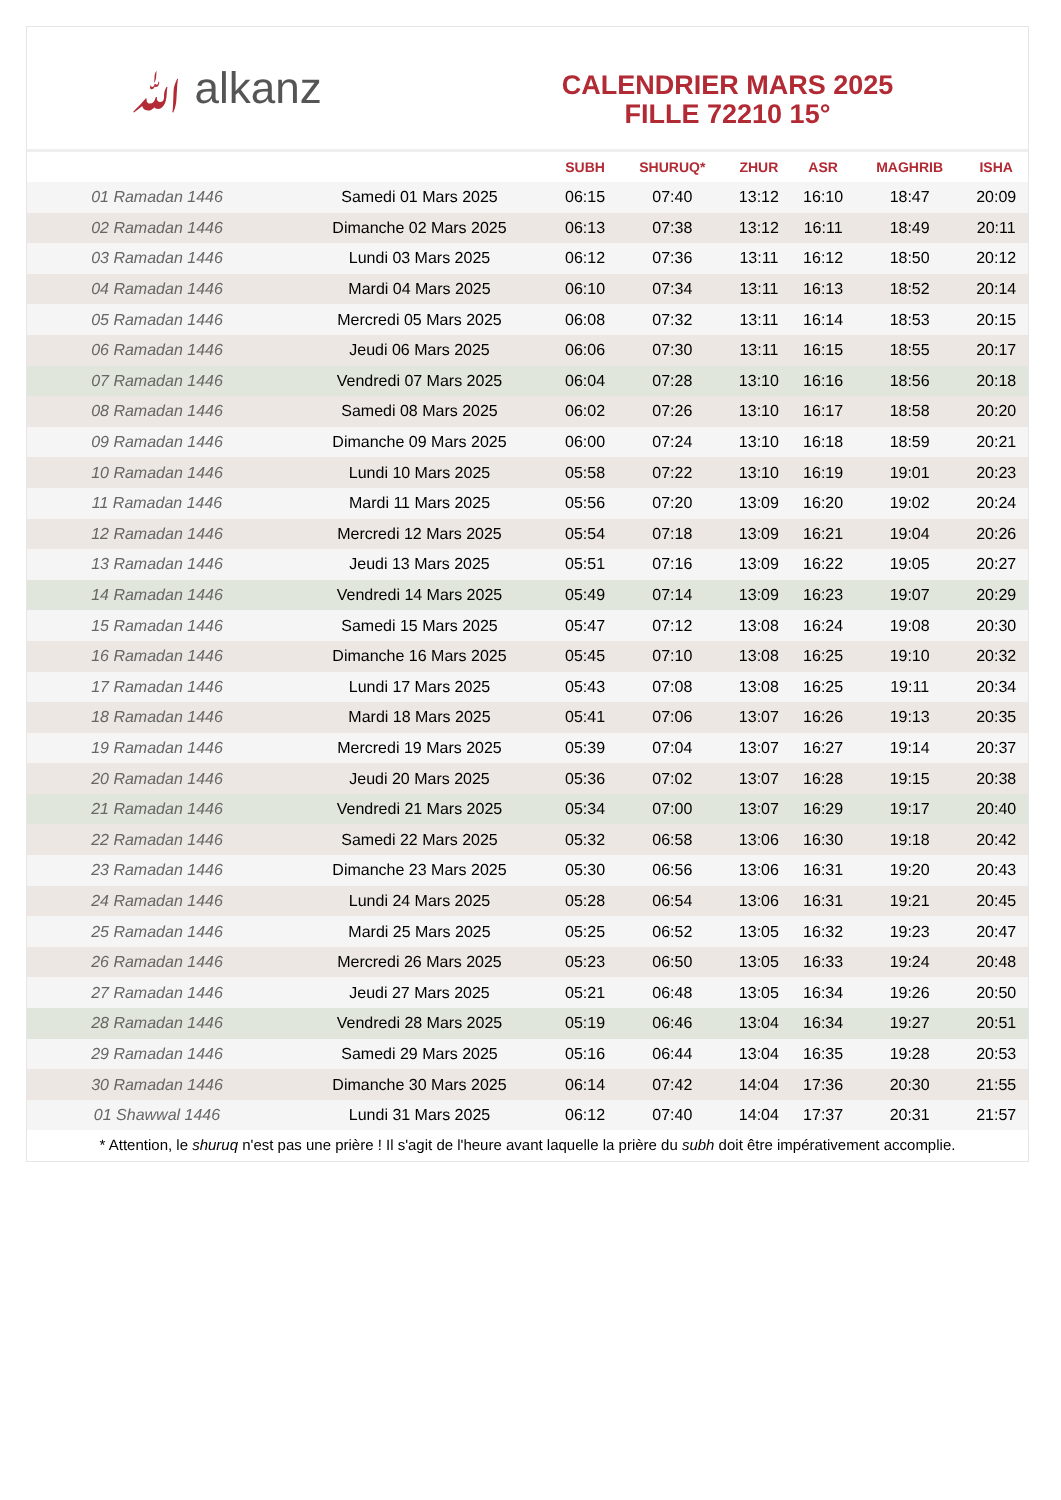ﷲ alkanz
CALENDRIER MARS 2025
FILLE 72210 15°
| | | SUBH | SHURUQ* | ZHUR | ASR | MAGHRIB | ISHA |
| --- | --- | --- | --- | --- | --- | --- | --- |
| 01 Ramadan 1446 | Samedi 01 Mars 2025 | 06:15 | 07:40 | 13:12 | 16:10 | 18:47 | 20:09 |
| 02 Ramadan 1446 | Dimanche 02 Mars 2025 | 06:13 | 07:38 | 13:12 | 16:11 | 18:49 | 20:11 |
| 03 Ramadan 1446 | Lundi 03 Mars 2025 | 06:12 | 07:36 | 13:11 | 16:12 | 18:50 | 20:12 |
| 04 Ramadan 1446 | Mardi 04 Mars 2025 | 06:10 | 07:34 | 13:11 | 16:13 | 18:52 | 20:14 |
| 05 Ramadan 1446 | Mercredi 05 Mars 2025 | 06:08 | 07:32 | 13:11 | 16:14 | 18:53 | 20:15 |
| 06 Ramadan 1446 | Jeudi 06 Mars 2025 | 06:06 | 07:30 | 13:11 | 16:15 | 18:55 | 20:17 |
| 07 Ramadan 1446 | Vendredi 07 Mars 2025 | 06:04 | 07:28 | 13:10 | 16:16 | 18:56 | 20:18 |
| 08 Ramadan 1446 | Samedi 08 Mars 2025 | 06:02 | 07:26 | 13:10 | 16:17 | 18:58 | 20:20 |
| 09 Ramadan 1446 | Dimanche 09 Mars 2025 | 06:00 | 07:24 | 13:10 | 16:18 | 18:59 | 20:21 |
| 10 Ramadan 1446 | Lundi 10 Mars 2025 | 05:58 | 07:22 | 13:10 | 16:19 | 19:01 | 20:23 |
| 11 Ramadan 1446 | Mardi 11 Mars 2025 | 05:56 | 07:20 | 13:09 | 16:20 | 19:02 | 20:24 |
| 12 Ramadan 1446 | Mercredi 12 Mars 2025 | 05:54 | 07:18 | 13:09 | 16:21 | 19:04 | 20:26 |
| 13 Ramadan 1446 | Jeudi 13 Mars 2025 | 05:51 | 07:16 | 13:09 | 16:22 | 19:05 | 20:27 |
| 14 Ramadan 1446 | Vendredi 14 Mars 2025 | 05:49 | 07:14 | 13:09 | 16:23 | 19:07 | 20:29 |
| 15 Ramadan 1446 | Samedi 15 Mars 2025 | 05:47 | 07:12 | 13:08 | 16:24 | 19:08 | 20:30 |
| 16 Ramadan 1446 | Dimanche 16 Mars 2025 | 05:45 | 07:10 | 13:08 | 16:25 | 19:10 | 20:32 |
| 17 Ramadan 1446 | Lundi 17 Mars 2025 | 05:43 | 07:08 | 13:08 | 16:25 | 19:11 | 20:34 |
| 18 Ramadan 1446 | Mardi 18 Mars 2025 | 05:41 | 07:06 | 13:07 | 16:26 | 19:13 | 20:35 |
| 19 Ramadan 1446 | Mercredi 19 Mars 2025 | 05:39 | 07:04 | 13:07 | 16:27 | 19:14 | 20:37 |
| 20 Ramadan 1446 | Jeudi 20 Mars 2025 | 05:36 | 07:02 | 13:07 | 16:28 | 19:15 | 20:38 |
| 21 Ramadan 1446 | Vendredi 21 Mars 2025 | 05:34 | 07:00 | 13:07 | 16:29 | 19:17 | 20:40 |
| 22 Ramadan 1446 | Samedi 22 Mars 2025 | 05:32 | 06:58 | 13:06 | 16:30 | 19:18 | 20:42 |
| 23 Ramadan 1446 | Dimanche 23 Mars 2025 | 05:30 | 06:56 | 13:06 | 16:31 | 19:20 | 20:43 |
| 24 Ramadan 1446 | Lundi 24 Mars 2025 | 05:28 | 06:54 | 13:06 | 16:31 | 19:21 | 20:45 |
| 25 Ramadan 1446 | Mardi 25 Mars 2025 | 05:25 | 06:52 | 13:05 | 16:32 | 19:23 | 20:47 |
| 26 Ramadan 1446 | Mercredi 26 Mars 2025 | 05:23 | 06:50 | 13:05 | 16:33 | 19:24 | 20:48 |
| 27 Ramadan 1446 | Jeudi 27 Mars 2025 | 05:21 | 06:48 | 13:05 | 16:34 | 19:26 | 20:50 |
| 28 Ramadan 1446 | Vendredi 28 Mars 2025 | 05:19 | 06:46 | 13:04 | 16:34 | 19:27 | 20:51 |
| 29 Ramadan 1446 | Samedi 29 Mars 2025 | 05:16 | 06:44 | 13:04 | 16:35 | 19:28 | 20:53 |
| 30 Ramadan 1446 | Dimanche 30 Mars 2025 | 06:14 | 07:42 | 14:04 | 17:36 | 20:30 | 21:55 |
| 01 Shawwal 1446 | Lundi 31 Mars 2025 | 06:12 | 07:40 | 14:04 | 17:37 | 20:31 | 21:57 |
* Attention, le shuruq n'est pas une prière ! Il s'agit de l'heure avant laquelle la prière du subh doit être impérativement accomplie.